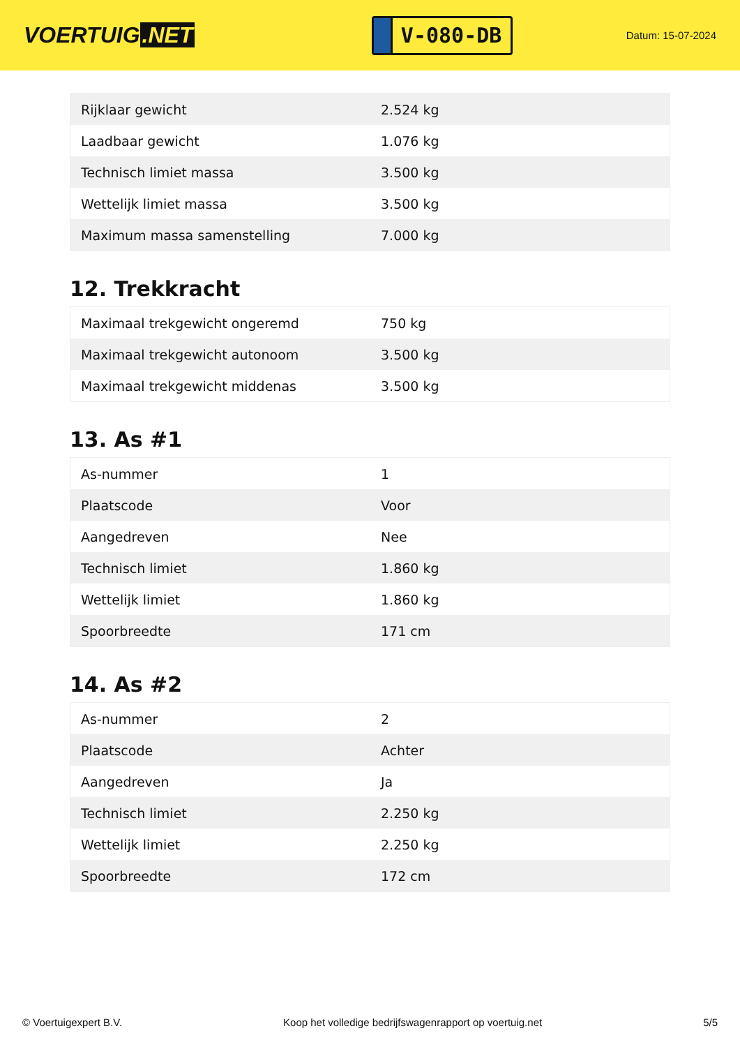VOERTUIG.NET
V-080-DB
Datum: 15-07-2024
| Rijklaar gewicht | 2.524 kg |
| Laadbaar gewicht | 1.076 kg |
| Technisch limiet massa | 3.500 kg |
| Wettelijk limiet massa | 3.500 kg |
| Maximum massa samenstelling | 7.000 kg |
12. Trekkracht
| Maximaal trekgewicht ongeremd | 750 kg |
| Maximaal trekgewicht autonoom | 3.500 kg |
| Maximaal trekgewicht middenas | 3.500 kg |
13. As #1
| As-nummer | 1 |
| Plaatscode | Voor |
| Aangedreven | Nee |
| Technisch limiet | 1.860 kg |
| Wettelijk limiet | 1.860 kg |
| Spoorbreedte | 171 cm |
14. As #2
| As-nummer | 2 |
| Plaatscode | Achter |
| Aangedreven | Ja |
| Technisch limiet | 2.250 kg |
| Wettelijk limiet | 2.250 kg |
| Spoorbreedte | 172 cm |
© Voertuigexpert B.V. Koop het volledige bedrijfswagenrapport op voertuig.net 5/5